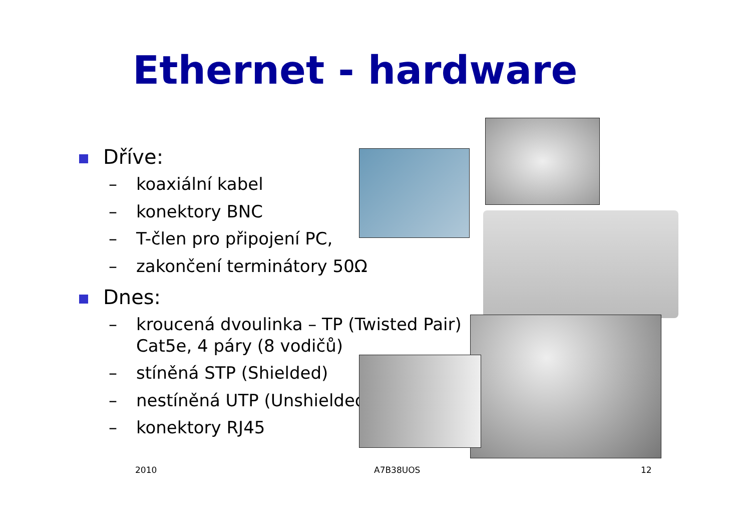Ethernet - hardware
Dříve:
– koaxiální kabel
– konektory BNC
– T-člen pro připojení PC,
– zakončení terminátory 50Ω
Dnes:
– kroucená dvoulinka – TP (Twisted Pair) Cat5e, 4 páry (8 vodičů)
– stíněná STP (Shielded)
– nestíněná UTP (Unshielded)
– konektory RJ45
2010 A7B38UOS 12